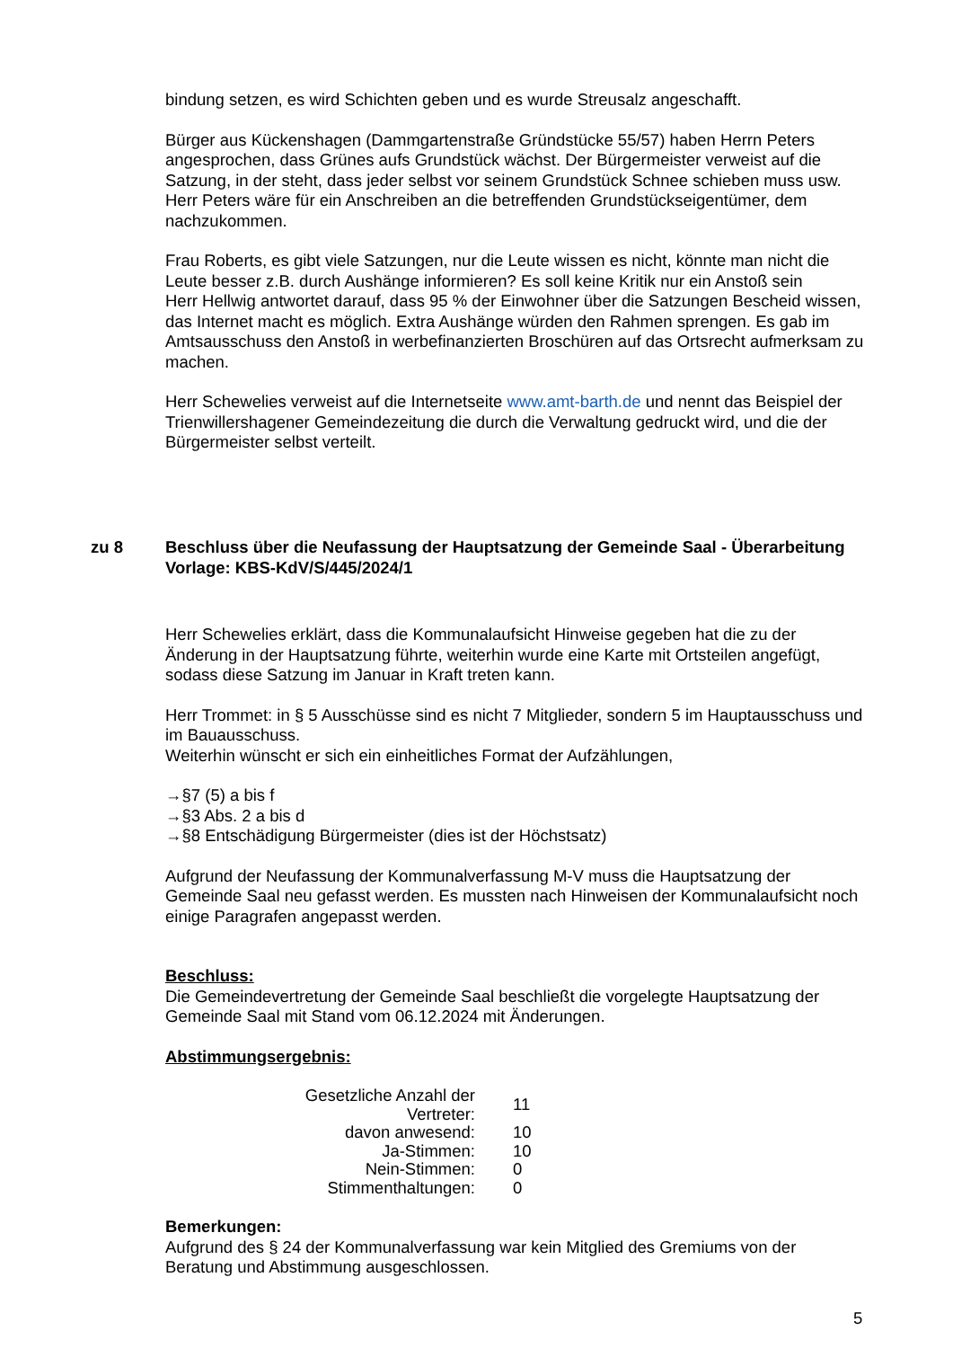bindung setzen, es wird Schichten geben und es wurde Streusalz angeschafft.
Bürger aus Kückenshagen (Dammgartenstraße Gründstücke 55/57) haben Herrn Peters angesprochen, dass Grünes aufs Grundstück wächst. Der Bürgermeister verweist auf die Satzung, in der steht, dass jeder selbst vor seinem Grundstück Schnee schieben muss usw. Herr Peters wäre für ein Anschreiben an die betreffenden Grundstückseigen­tümer, dem nachzukommen.
Frau Roberts, es gibt viele Satzungen, nur die Leute wissen es nicht, könnte man nicht die Leute besser z.B. durch Aushänge informieren? Es soll keine Kritik nur ein Anstoß sein
Herr Hellwig antwortet darauf, dass 95 % der Einwohner über die Satzungen Bescheid wissen, das Internet macht es möglich. Extra Aushänge würden den Rahmen sprengen. Es gab im Amtsausschuss den Anstoß in werbefinanzierten Broschüren auf das Orts­recht aufmerksam zu machen.
Herr Schewelies verweist auf die Internetseite www.amt-barth.de und nennt das Beispiel der Trienwillershagener Gemeindezeitung die durch die Verwaltung gedruckt wird, und die der Bürgermeister selbst verteilt.
zu 8 Beschluss über die Neufassung der Hauptsatzung der Gemeinde Saal - Überarbei­tung
Vorlage: KBS-KdV/S/445/2024/1
Herr Schewelies erklärt, dass die Kommunalaufsicht Hinweise gegeben hat die zu der Änderung in der Hauptsatzung führte, weiterhin wurde eine Karte mit Ortsteilen ange­fügt, sodass diese Satzung im Januar in Kraft treten kann.
Herr Trommet: in § 5 Ausschüsse sind es nicht 7 Mitglieder, sondern 5 im Hauptaus­schuss und im Bauausschuss.
Weiterhin wünscht er sich ein einheitliches Format der Aufzählungen,
→§7 (5) a bis f
→§3 Abs. 2 a bis d
→§8 Entschädigung Bürgermeister (dies ist der Höchstsatz)
Aufgrund der Neufassung der Kommunalverfassung M-V muss die Hauptsatzung der Gemeinde Saal neu gefasst werden. Es mussten nach Hinweisen der Kommunalaufsicht noch einige Paragrafen angepasst werden.
Beschluss:
Die Gemeindevertretung der Gemeinde Saal beschließt die vorgelegte Hauptsatzung der Gemeinde Saal mit Stand vom 06.12.2024 mit Änderungen.
Abstimmungsergebnis:
| Gesetzliche Anzahl der Vertreter: | 11 |
| davon anwesend: | 10 |
| Ja-Stimmen: | 10 |
| Nein-Stimmen: | 0 |
| Stimmenthaltungen: | 0 |
Bemerkungen:
Aufgrund des § 24 der Kommunalverfassung war kein Mitglied des Gremiums von der Beratung und Abstimmung ausgeschlossen.
5